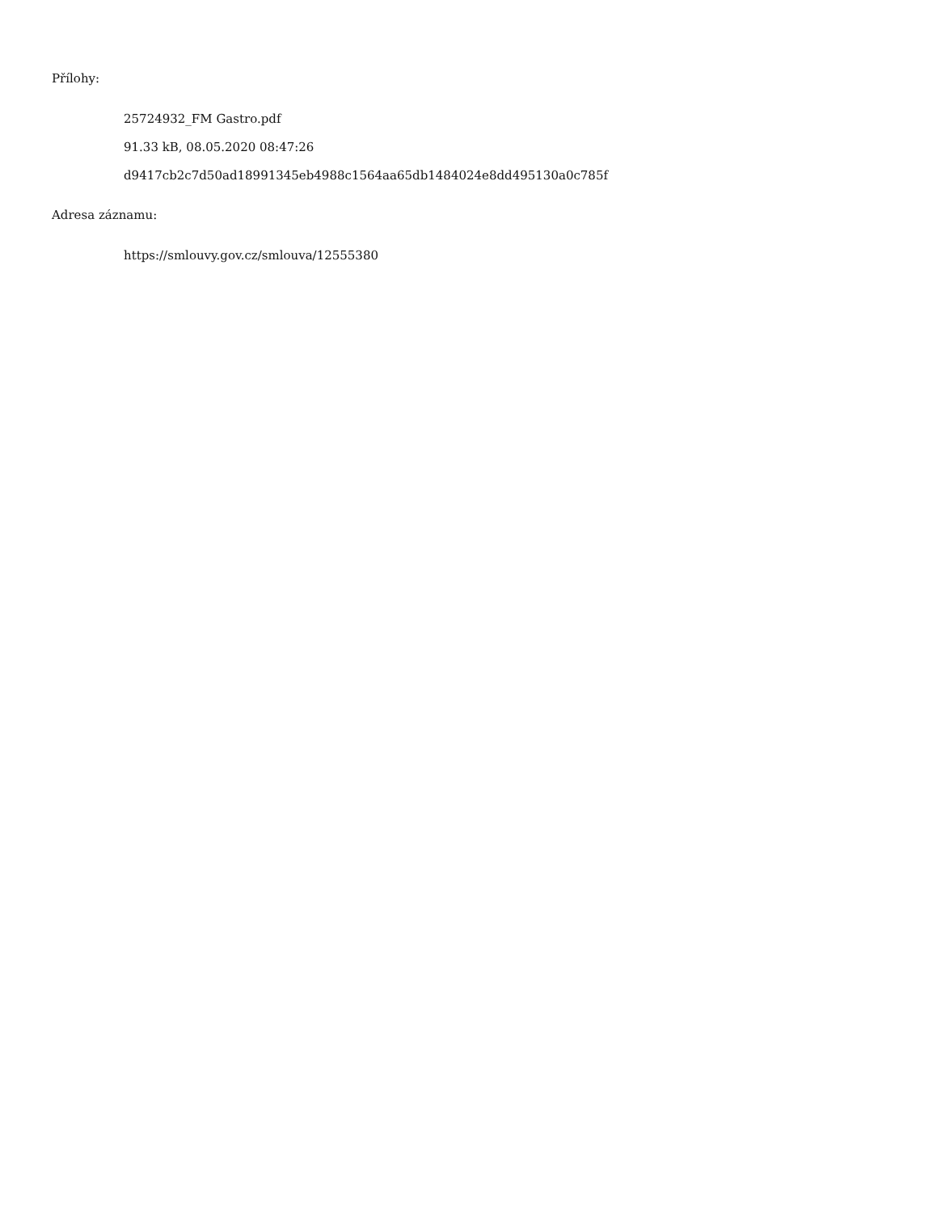Přílohy:
25724932_FM Gastro.pdf
91.33 kB, 08.05.2020 08:47:26
d9417cb2c7d50ad18991345eb4988c1564aa65db1484024e8dd495130a0c785f
Adresa záznamu:
https://smlouvy.gov.cz/smlouva/12555380